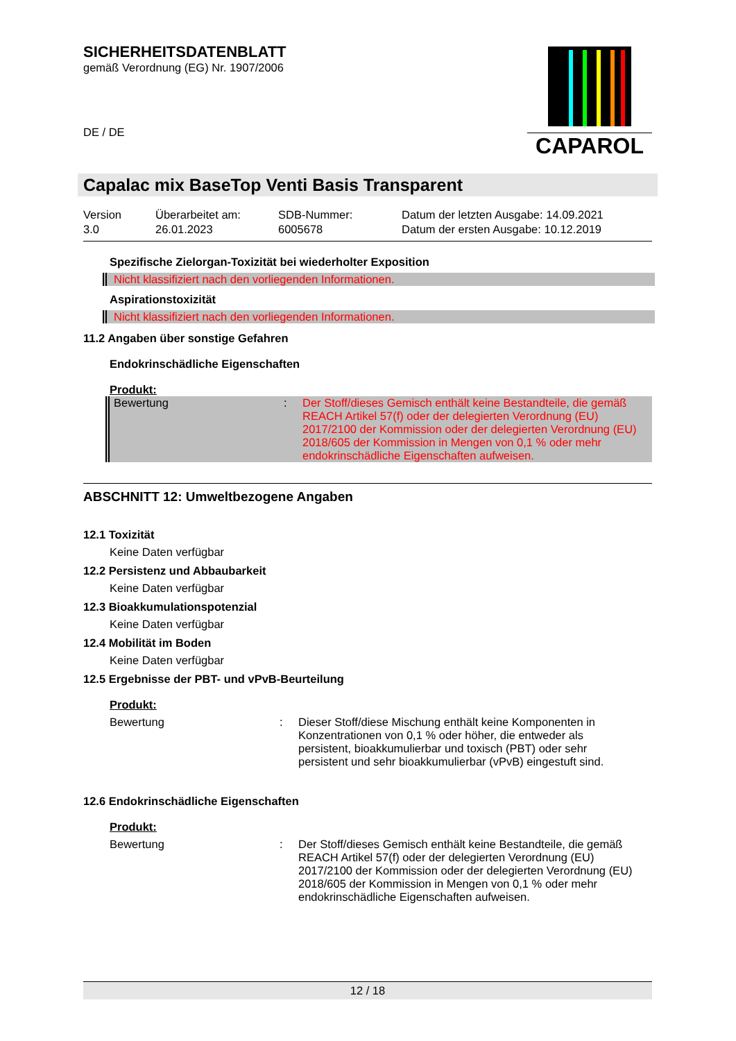SICHERHEITSDATENBLATT
gemäß Verordnung (EG) Nr. 1907/2006
DE / DE
CAPAROL
Capalac mix BaseTop Venti Basis Transparent
Version
3.0
Überarbeitet am:
26.01.2023
SDB-Nummer:
6005678
Datum der letzten Ausgabe: 14.09.2021
Datum der ersten Ausgabe: 10.12.2019
Spezifische Zielorgan-Toxizität bei wiederholter Exposition
Nicht klassifiziert nach den vorliegenden Informationen.
Aspirationstoxizität
Nicht klassifiziert nach den vorliegenden Informationen.
11.2 Angaben über sonstige Gefahren
Endokrinschädliche Eigenschaften
Produkt:
Bewertung : Der Stoff/dieses Gemisch enthält keine Bestandteile, die gemäß REACH Artikel 57(f) oder der delegierten Verordnung (EU) 2017/2100 der Kommission oder der delegierten Verordnung (EU) 2018/605 der Kommission in Mengen von 0,1 % oder mehr endokrinschädliche Eigenschaften aufweisen.
ABSCHNITT 12: Umweltbezogene Angaben
12.1 Toxizität
Keine Daten verfügbar
12.2 Persistenz und Abbaubarkeit
Keine Daten verfügbar
12.3 Bioakkumulationspotenzial
Keine Daten verfügbar
12.4 Mobilität im Boden
Keine Daten verfügbar
12.5 Ergebnisse der PBT- und vPvB-Beurteilung
Produkt:
Bewertung : Dieser Stoff/diese Mischung enthält keine Komponenten in Konzentrationen von 0,1 % oder höher, die entweder als persistent, bioakkumulierbar und toxisch (PBT) oder sehr persistent und sehr bioakkumulierbar (vPvB) eingestuft sind.
12.6 Endokrinschädliche Eigenschaften
Produkt:
Bewertung : Der Stoff/dieses Gemisch enthält keine Bestandteile, die gemäß REACH Artikel 57(f) oder der delegierten Verordnung (EU) 2017/2100 der Kommission oder der delegierten Verordnung (EU) 2018/605 der Kommission in Mengen von 0,1 % oder mehr endokrinschädliche Eigenschaften aufweisen.
12 / 18